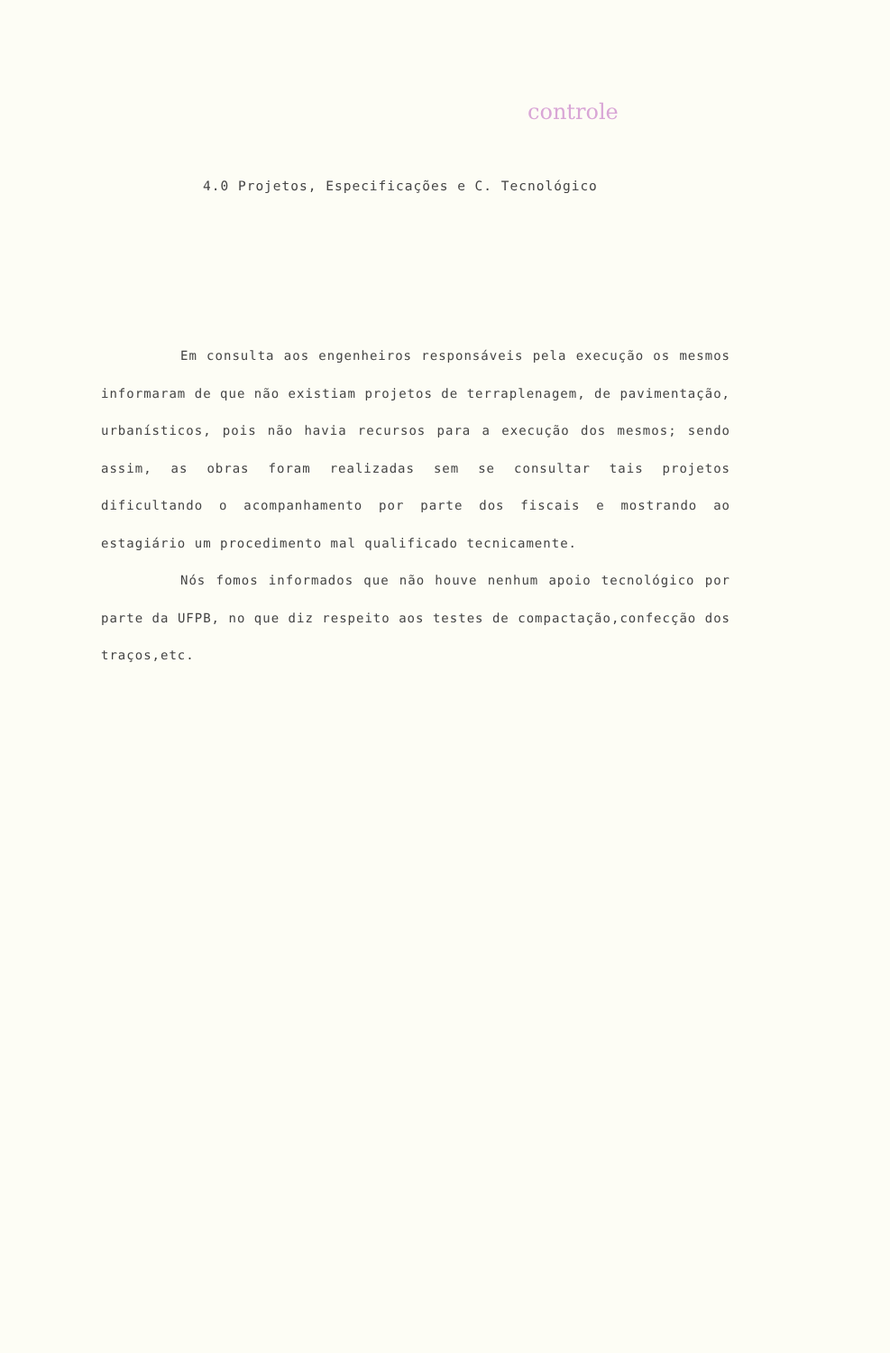controle
4.0 Projetos, Especificações e C. Tecnológico
Em consulta aos engenheiros responsáveis pela execução os mesmos informaram de que não existiam projetos de terraplenagem, de pavimentação, urbanísticos, pois não havia recursos para a execução dos mesmos; sendo assim, as obras foram realizadas sem se consultar tais projetos dificultando o acompanhamento por parte dos fiscais e mostrando ao estagiário um procedimento mal qualificado tecnicamente.
Nós fomos informados que não houve nenhum apoio tecnológico por parte da UFPB, no que diz respeito aos testes de compactação,confecção dos traços,etc.